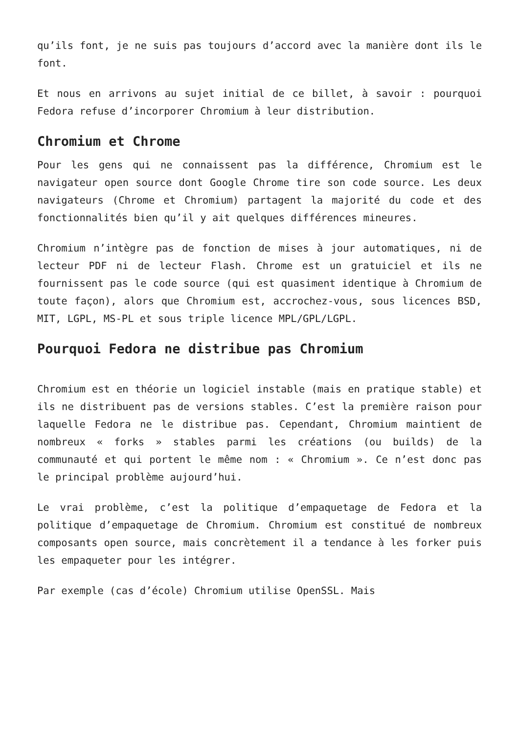qu’ils font, je ne suis pas toujours d’accord avec la manière dont ils le font.
Et nous en arrivons au sujet initial de ce billet, à savoir : pourquoi Fedora refuse d’incorporer Chromium à leur distribution.
Chromium et Chrome
Pour les gens qui ne connaissent pas la différence, Chromium est le navigateur open source dont Google Chrome tire son code source. Les deux navigateurs (Chrome et Chromium) partagent la majorité du code et des fonctionnalités bien qu’il y ait quelques différences mineures.
Chromium n’intègre pas de fonction de mises à jour automatiques, ni de lecteur PDF ni de lecteur Flash. Chrome est un gratuiciel et ils ne fournissent pas le code source (qui est quasiment identique à Chromium de toute façon), alors que Chromium est, accrochez-vous, sous licences BSD, MIT, LGPL, MS-PL et sous triple licence MPL/GPL/LGPL.
Pourquoi Fedora ne distribue pas Chromium
Chromium est en théorie un logiciel instable (mais en pratique stable) et ils ne distribuent pas de versions stables. C’est la première raison pour laquelle Fedora ne le distribue pas. Cependant, Chromium maintient de nombreux « forks » stables parmi les créations (ou builds) de la communauté et qui portent le même nom : « Chromium ». Ce n’est donc pas le principal problème aujourd’hui.
Le vrai problème, c’est la politique d’empaquetage de Fedora et la politique d’empaquetage de Chromium. Chromium est constitué de nombreux composants open source, mais concrètement il a tendance à les forker puis les empaqueter pour les intégrer.
Par exemple (cas d’école) Chromium utilise OpenSSL. Mais